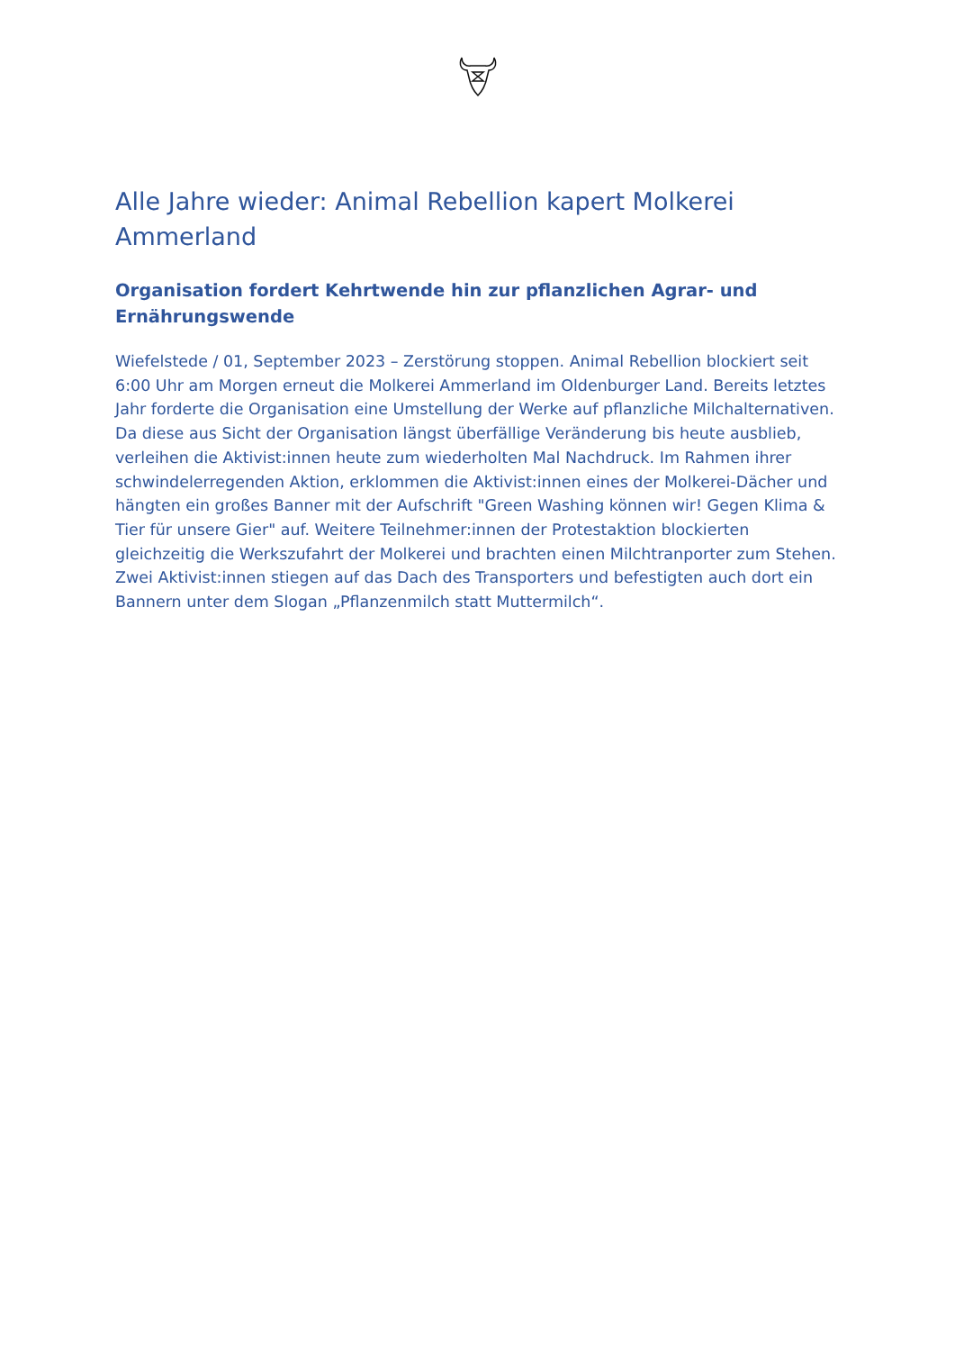Alle Jahre wieder: Animal Rebellion kapert Molkerei Ammerland
Organisation fordert Kehrtwende hin zur pflanzlichen Agrar- und Ernährungswende
Wiefelstede / 01, September 2023 – Zerstörung stoppen. Animal Rebellion blockiert seit 6:00 Uhr am Morgen erneut die Molkerei Ammerland im Oldenburger Land. Bereits letztes Jahr forderte die Organisation eine Umstellung der Werke auf pflanzliche Milchalternativen. Da diese aus Sicht der Organisation längst überfällige Veränderung bis heute ausblieb, verleihen die Aktivist:innen heute zum wiederholten Mal Nachdruck. Im Rahmen ihrer schwindelerregenden Aktion, erklommen die Aktivist:innen eines der Molkerei-Dächer und hängten ein großes Banner mit der Aufschrift "Green Washing können wir! Gegen Klima & Tier für unsere Gier" auf. Weitere Teilnehmer:innen der Protestaktion blockierten gleichzeitig die Werkszufahrt der Molkerei und brachten einen Milchtranporter zum Stehen. Zwei Aktivist:innen stiegen auf das Dach des Transporters und befestigten auch dort ein Bannern unter dem Slogan „Pflanzenmilch statt Muttermilch“.